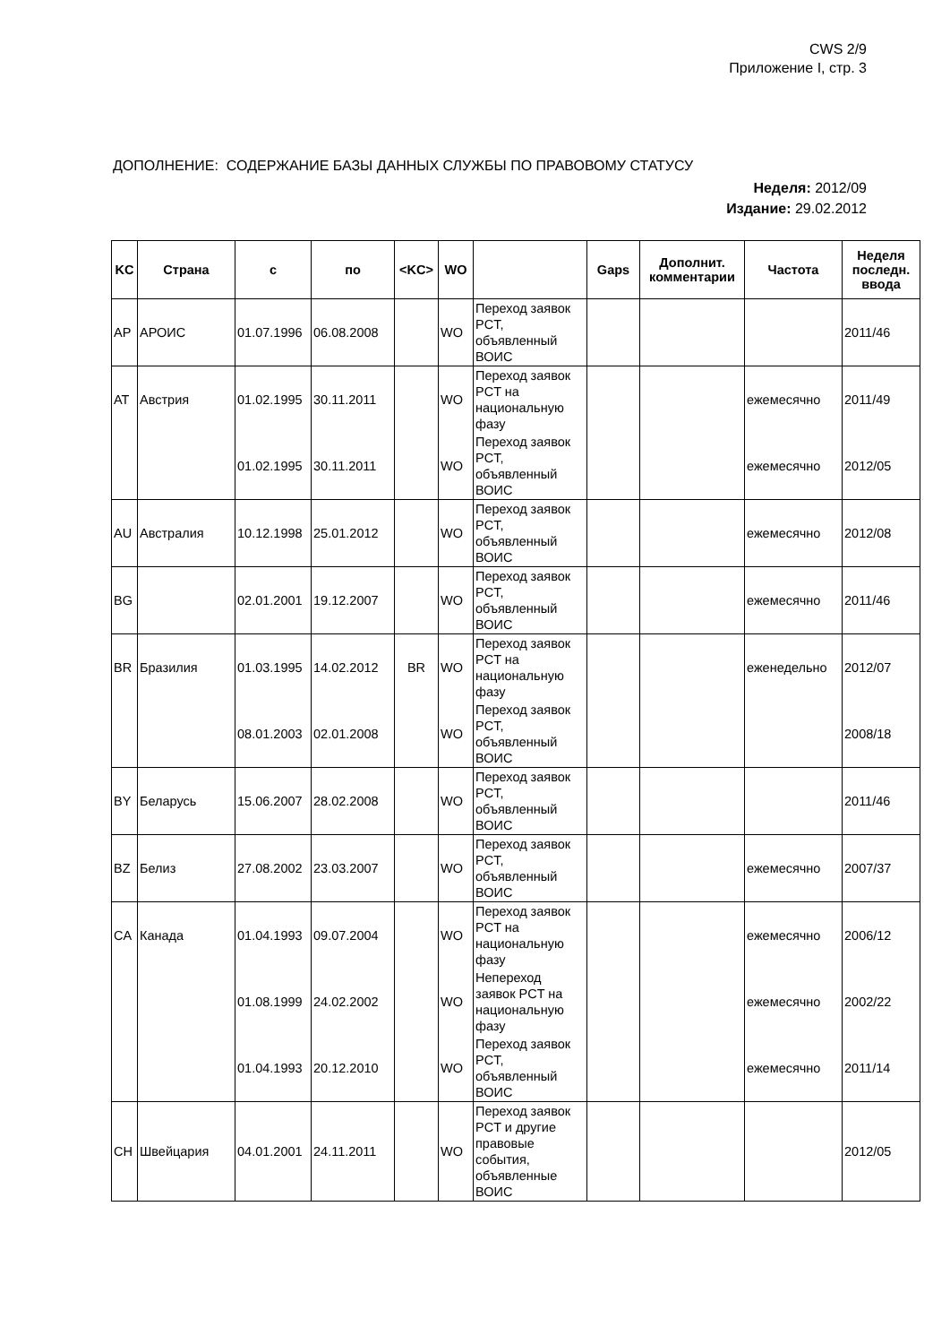CWS 2/9
Приложение I, стр. 3
ДОПОЛНЕНИЕ: СОДЕРЖАНИЕ БАЗЫ ДАННЫХ СЛУЖБЫ ПО ПРАВОВОМУ СТАТУСУ
Неделя: 2012/09
Издание: 29.02.2012
| KC | Страна | с | по | <KC> | WO | | Gaps | Дополнит. комментарии | Частота | Неделя последн. ввода |
| --- | --- | --- | --- | --- | --- | --- | --- | --- | --- | --- |
| AP | АРОИС | 01.07.1996 | 06.08.2008 | | WO | Переход заявок PCT, объявленный ВОИС | | | | 2011/46 |
| AT | Австрия | 01.02.1995 | 30.11.2011 | | WO | Переход заявок PCT на национальную фазу | | | ежемесячно | 2011/49 |
| | | 01.02.1995 | 30.11.2011 | | WO | Переход заявок PCT, объявленный ВОИС | | | ежемесячно | 2012/05 |
| AU | Австралия | 10.12.1998 | 25.01.2012 | | WO | Переход заявок PCT, объявленный ВОИС | | | ежемесячно | 2012/08 |
| BG | | 02.01.2001 | 19.12.2007 | | WO | Переход заявок PCT, объявленный ВОИС | | | ежемесячно | 2011/46 |
| BR | Бразилия | 01.03.1995 | 14.02.2012 | BR | WO | Переход заявок PCT на национальную фазу | | | еженедельно | 2012/07 |
| | | 08.01.2003 | 02.01.2008 | | WO | Переход заявок PCT, объявленный ВОИС | | | | 2008/18 |
| BY | Беларусь | 15.06.2007 | 28.02.2008 | | WO | Переход заявок PCT, объявленный ВОИС | | | | 2011/46 |
| BZ | Белиз | 27.08.2002 | 23.03.2007 | | WO | Переход заявок PCT, объявленный ВОИС | | | ежемесячно | 2007/37 |
| CA | Канада | 01.04.1993 | 09.07.2004 | | WO | Переход заявок PCT на национальную фазу | | | ежемесячно | 2006/12 |
| | | 01.08.1999 | 24.02.2002 | | WO | Непереход заявок PCT на национальную фазу | | | ежемесячно | 2002/22 |
| | | 01.04.1993 | 20.12.2010 | | WO | Переход заявок PCT, объявленный ВОИС | | | ежемесячно | 2011/14 |
| CH | Швейцария | 04.01.2001 | 24.11.2011 | | WO | Переход заявок PCT и другие правовые события, объявленные ВОИС | | | | 2012/05 |